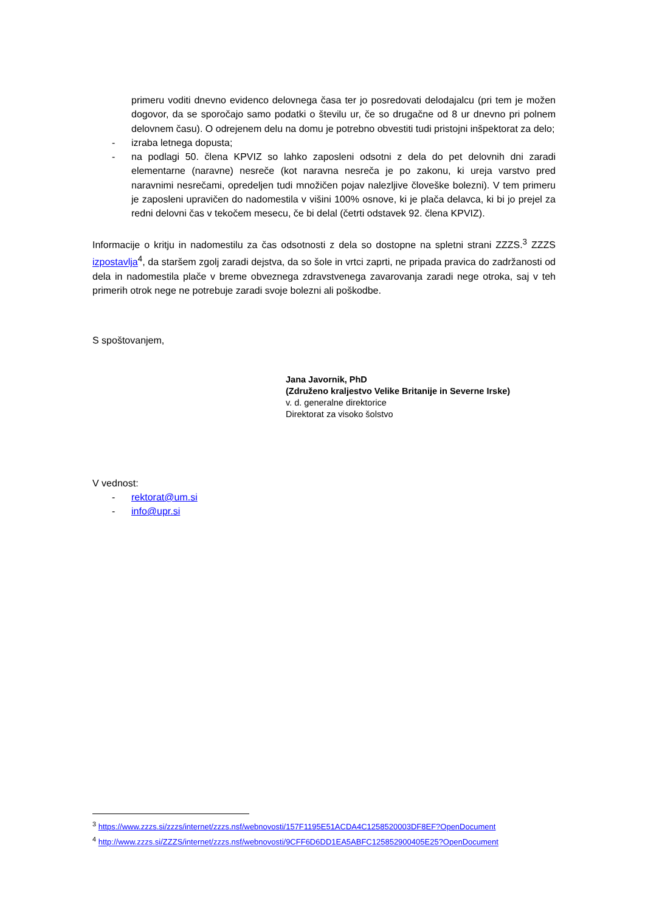primeru voditi dnevno evidenco delovnega časa ter jo posredovati delodajalcu (pri tem je možen dogovor, da se sporočajo samo podatki o številu ur, če so drugačne od 8 ur dnevno pri polnem delovnem času). O odrejenem delu na domu je potrebno obvestiti tudi pristojni inšpektorat za delo;
- izraba letnega dopusta;
- na podlagi 50. člena KPVIZ so lahko zaposleni odsotni z dela do pet delovnih dni zaradi elementarne (naravne) nesreče (kot naravna nesreča je po zakonu, ki ureja varstvo pred naravnimi nesrečami, opredeljen tudi množičen pojav nalezljive človeške bolezni). V tem primeru je zaposleni upravičen do nadomestila v višini 100% osnove, ki je plača delavca, ki bi jo prejel za redni delovni čas v tekočem mesecu, če bi delal (četrti odstavek 92. člena KPVIZ).
Informacije o kritju in nadomestilu za čas odsotnosti z dela so dostopne na spletni strani ZZZS.<sup>3</sup> ZZZS izpostavlja<sup>4</sup>, da staršem zgolj zaradi dejstva, da so šole in vrtci zaprti, ne pripada pravica do zadržanosti od dela in nadomestila plače v breme obveznega zdravstvenega zavarovanja zaradi nege otroka, saj v teh primerih otrok nege ne potrebuje zaradi svoje bolezni ali poškodbe.
S spoštovanjem,
Jana Javornik, PhD
(Združeno kraljestvo Velike Britanije in Severne Irske)
v. d. generalne direktorice
Direktorat za visoko šolstvo
V vednost:
- rektorat@um.si
- info@upr.si
<sup>3</sup> https://www.zzzs.si/zzzs/internet/zzzs.nsf/webnovosti/157F1195E51ACDA4C1258520003DF8EF?OpenDocument
<sup>4</sup> http://www.zzzs.si/ZZZS/internet/zzzs.nsf/webnovosti/9CFF6D6DD1EA5ABFC125852900405E25?OpenDocument